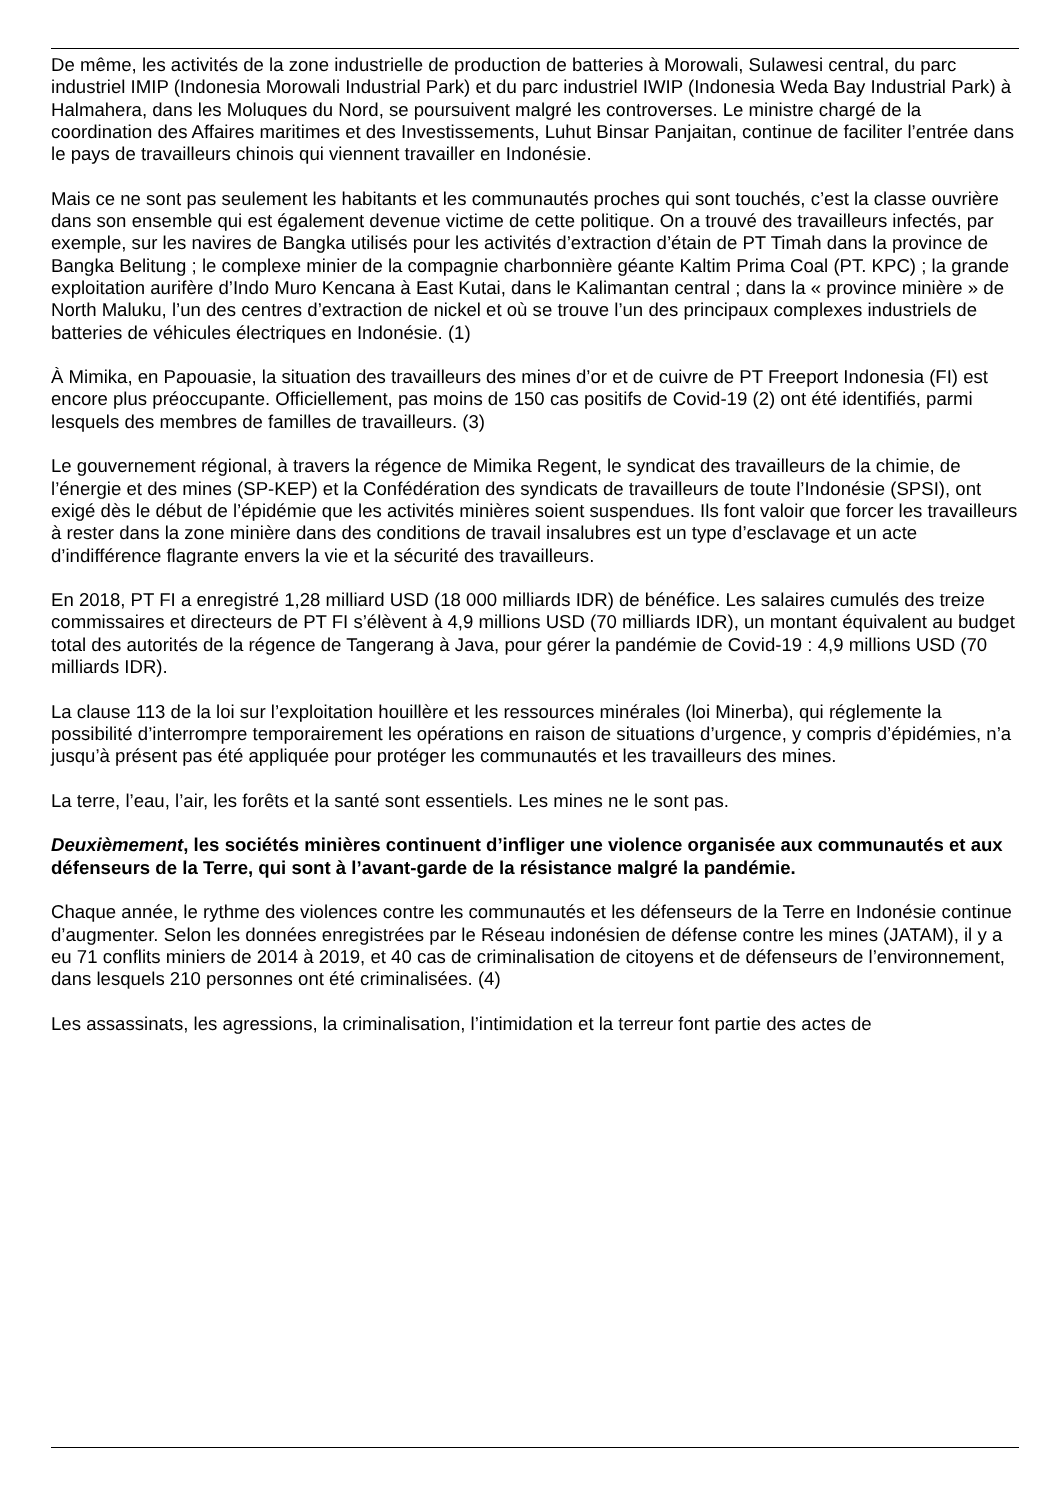De même, les activités de la zone industrielle de production de batteries à Morowali, Sulawesi central, du parc industriel IMIP (Indonesia Morowali Industrial Park) et du parc industriel IWIP (Indonesia Weda Bay Industrial Park) à Halmahera, dans les Moluques du Nord, se poursuivent malgré les controverses. Le ministre chargé de la coordination des Affaires maritimes et des Investissements, Luhut Binsar Panjaitan, continue de faciliter l’entrée dans le pays de travailleurs chinois qui viennent travailler en Indonésie.
Mais ce ne sont pas seulement les habitants et les communautés proches qui sont touchés, c’est la classe ouvrière dans son ensemble qui est également devenue victime de cette politique. On a trouvé des travailleurs infectés, par exemple, sur les navires de Bangka utilisés pour les activités d’extraction d’étain de PT Timah dans la province de Bangka Belitung ; le complexe minier de la compagnie charbonnière géante Kaltim Prima Coal (PT. KPC) ; la grande exploitation aurifère d’Indo Muro Kencana à East Kutai, dans le Kalimantan central ; dans la « province minière » de North Maluku, l’un des centres d’extraction de nickel et où se trouve l’un des principaux complexes industriels de batteries de véhicules électriques en Indonésie. (1)
À Mimika, en Papouasie, la situation des travailleurs des mines d’or et de cuivre de PT Freeport Indonesia (FI) est encore plus préoccupante. Officiellement, pas moins de 150 cas positifs de Covid-19 (2) ont été identifiés, parmi lesquels des membres de familles de travailleurs. (3)
Le gouvernement régional, à travers la régence de Mimika Regent, le syndicat des travailleurs de la chimie, de l’énergie et des mines (SP-KEP) et la Confédération des syndicats de travailleurs de toute l’Indonésie (SPSI), ont exigé dès le début de l’épidémie que les activités minières soient suspendues. Ils font valoir que forcer les travailleurs à rester dans la zone minière dans des conditions de travail insalubres est un type d’esclavage et un acte d’indifférence flagrante envers la vie et la sécurité des travailleurs.
En 2018, PT FI a enregistré 1,28 milliard USD (18 000 milliards IDR) de bénéfice. Les salaires cumulés des treize commissaires et directeurs de PT FI s’élèvent à 4,9 millions USD (70 milliards IDR), un montant équivalent au budget total des autorités de la régence de Tangerang à Java, pour gérer la pandémie de Covid-19 : 4,9 millions USD (70 milliards IDR).
La clause 113 de la loi sur l’exploitation houillère et les ressources minérales (loi Minerba), qui réglemente la possibilité d’interrompre temporairement les opérations en raison de situations d’urgence, y compris d’épidémies, n’a jusqu’à présent pas été appliquée pour protéger les communautés et les travailleurs des mines.
La terre, l’eau, l’air, les forêts et la santé sont essentiels. Les mines ne le sont pas.
Deuxièmement, les sociétés minières continuent d’infliger une violence organisée aux communautés et aux défenseurs de la Terre, qui sont à l’avant-garde de la résistance malgré la pandémie.
Chaque année, le rythme des violences contre les communautés et les défenseurs de la Terre en Indonésie continue d’augmenter. Selon les données enregistrées par le Réseau indonésien de défense contre les mines (JATAM), il y a eu 71 conflits miniers de 2014 à 2019, et 40 cas de criminalisation de citoyens et de défenseurs de l’environnement, dans lesquels 210 personnes ont été criminalisées. (4)
Les assassinats, les agressions, la criminalisation, l’intimidation et la terreur font partie des actes de